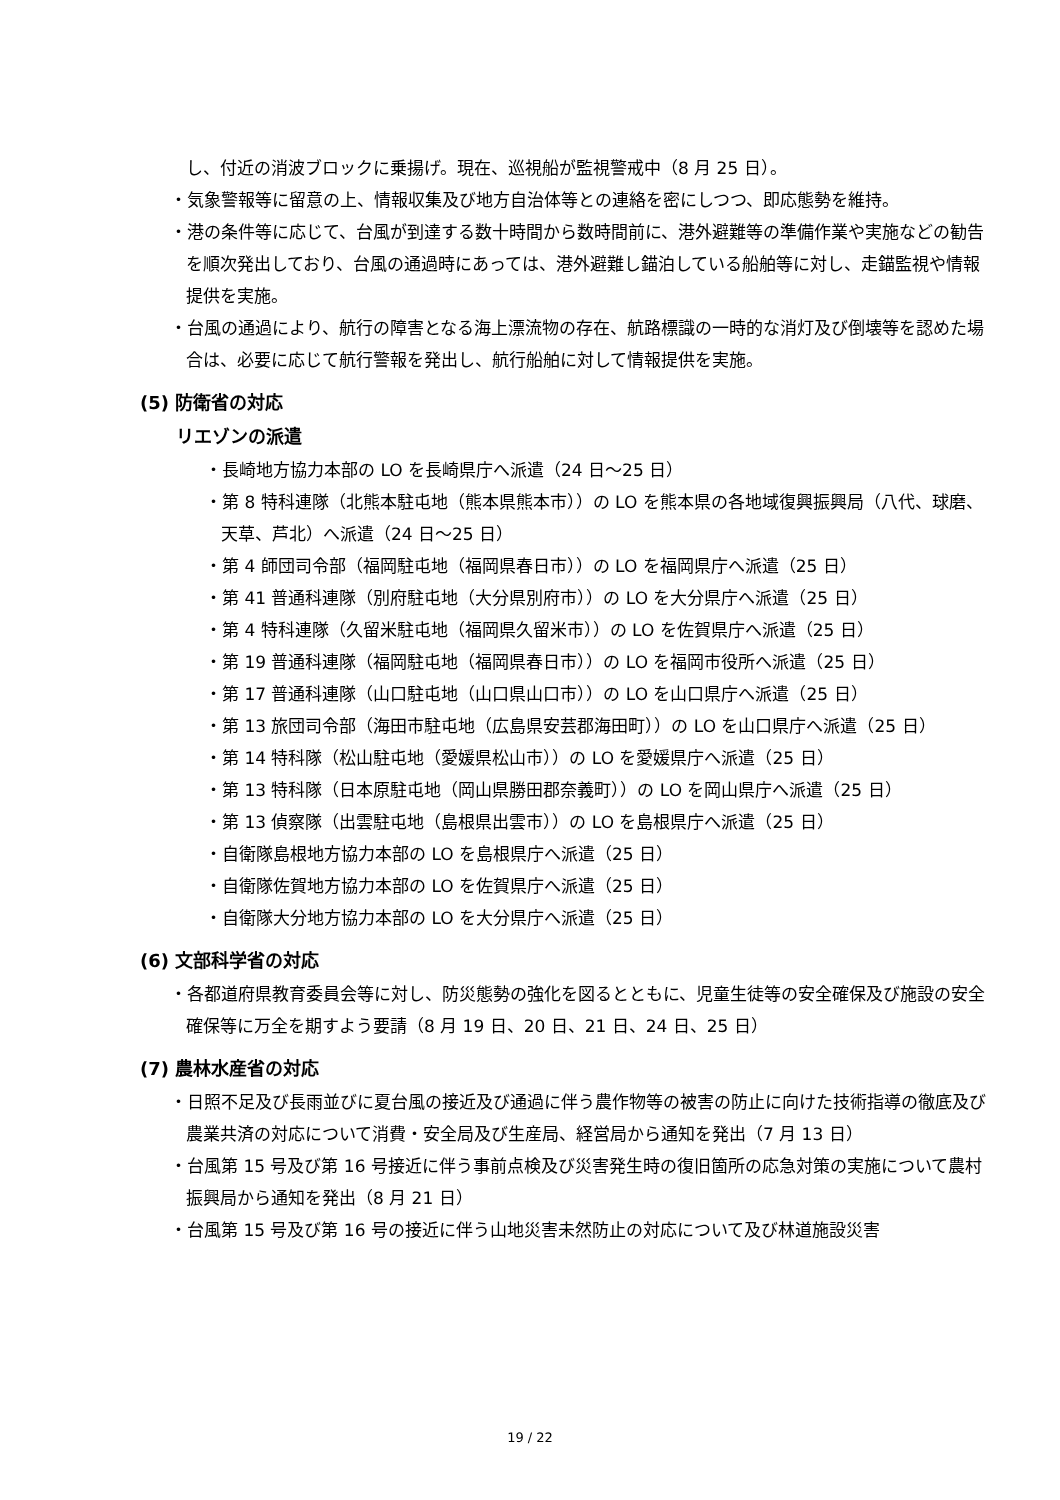し、付近の消波ブロックに乗揚げ。現在、巡視船が監視警戒中（8 月 25 日）。
・気象警報等に留意の上、情報収集及び地方自治体等との連絡を密にしつつ、即応態勢を維持。
・港の条件等に応じて、台風が到達する数十時間から数時間前に、港外避難等の準備作業や実施などの勧告を順次発出しており、台風の通過時にあっては、港外避難し錨泊している船舶等に対し、走錨監視や情報提供を実施。
・台風の通過により、航行の障害となる海上漂流物の存在、航路標識の一時的な消灯及び倒壊等を認めた場合は、必要に応じて航行警報を発出し、航行船舶に対して情報提供を実施。
(5) 防衛省の対応
リエゾンの派遣
・長崎地方協力本部の LO を長崎県庁へ派遣（24 日～25 日）
・第 8 特科連隊（北熊本駐屯地（熊本県熊本市））の LO を熊本県の各地域復興振興局（八代、球磨、天草、芦北）へ派遣（24 日～25 日）
・第 4 師団司令部（福岡駐屯地（福岡県春日市））の LO を福岡県庁へ派遣（25 日）
・第 41 普通科連隊（別府駐屯地（大分県別府市））の LO を大分県庁へ派遣（25 日）
・第 4 特科連隊（久留米駐屯地（福岡県久留米市））の LO を佐賀県庁へ派遣（25 日）
・第 19 普通科連隊（福岡駐屯地（福岡県春日市））の LO を福岡市役所へ派遣（25 日）
・第 17 普通科連隊（山口駐屯地（山口県山口市））の LO を山口県庁へ派遣（25 日）
・第 13 旅団司令部（海田市駐屯地（広島県安芸郡海田町））の LO を山口県庁へ派遣（25 日）
・第 14 特科隊（松山駐屯地（愛媛県松山市））の LO を愛媛県庁へ派遣（25 日）
・第 13 特科隊（日本原駐屯地（岡山県勝田郡奈義町））の LO を岡山県庁へ派遣（25 日）
・第 13 偵察隊（出雲駐屯地（島根県出雲市））の LO を島根県庁へ派遣（25 日）
・自衛隊島根地方協力本部の LO を島根県庁へ派遣（25 日）
・自衛隊佐賀地方協力本部の LO を佐賀県庁へ派遣（25 日）
・自衛隊大分地方協力本部の LO を大分県庁へ派遣（25 日）
(6) 文部科学省の対応
・各都道府県教育委員会等に対し、防災態勢の強化を図るとともに、児童生徒等の安全確保及び施設の安全確保等に万全を期すよう要請（8 月 19 日、20 日、21 日、24 日、25 日）
(7) 農林水産省の対応
・日照不足及び長雨並びに夏台風の接近及び通過に伴う農作物等の被害の防止に向けた技術指導の徹底及び農業共済の対応について消費・安全局及び生産局、経営局から通知を発出（7 月 13 日）
・台風第 15 号及び第 16 号接近に伴う事前点検及び災害発生時の復旧箇所の応急対策の実施について農村振興局から通知を発出（8 月 21 日）
・台風第 15 号及び第 16 号の接近に伴う山地災害未然防止の対応について及び林道施設災害
19 / 22